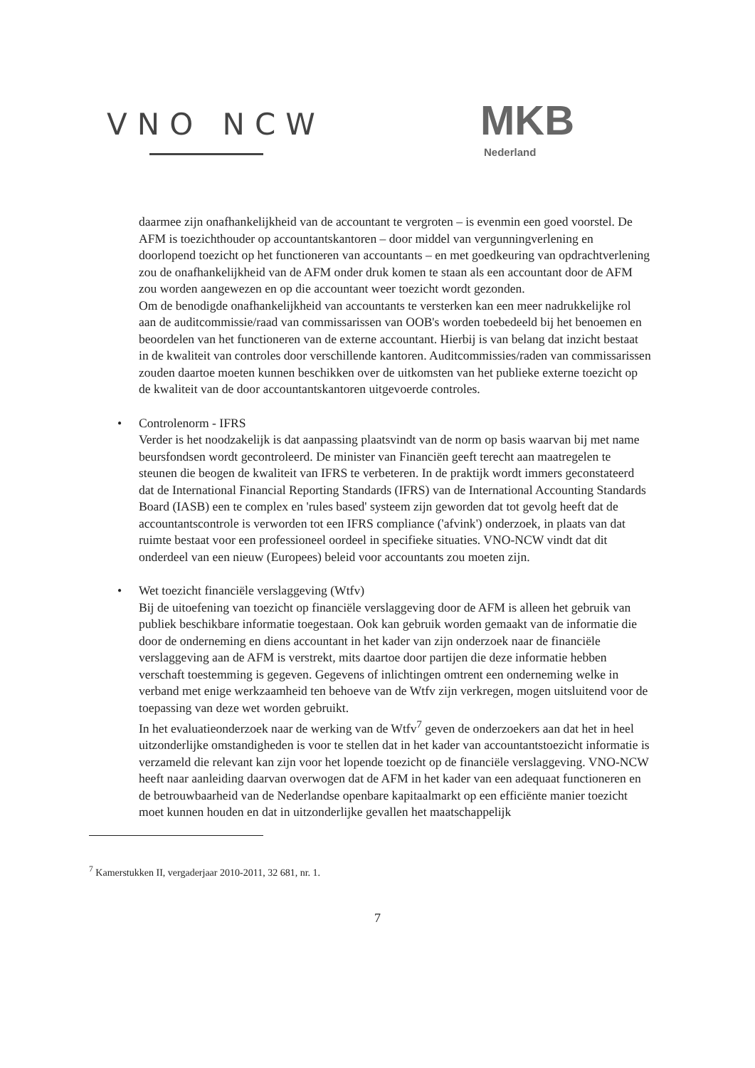VNO NCW MKB
Nederland
daarmee zijn onafhankelijkheid van de accountant te vergroten – is evenmin een goed voorstel. De AFM is toezichthouder op accountantskantoren – door middel van vergunningverlening en doorlopend toezicht op het functioneren van accountants – en met goedkeuring van opdrachtverlening zou de onafhankelijkheid van de AFM onder druk komen te staan als een accountant door de AFM zou worden aangewezen en op die accountant weer toezicht wordt gezonden.
Om de benodigde onafhankelijkheid van accountants te versterken kan een meer nadrukkelijke rol aan de auditcommissie/raad van commissarissen van OOB's worden toebedeeld bij het benoemen en beoordelen van het functioneren van de externe accountant. Hierbij is van belang dat inzicht bestaat in de kwaliteit van controles door verschillende kantoren. Auditcommissies/raden van commissarissen zouden daartoe moeten kunnen beschikken over de uitkomsten van het publieke externe toezicht op de kwaliteit van de door accountantskantoren uitgevoerde controles.
•
Controlenorm - IFRS
Verder is het noodzakelijk is dat aanpassing plaatsvindt van de norm op basis waarvan bij met name beursfondsen wordt gecontroleerd. De minister van Financiën geeft terecht aan maatregelen te steunen die beogen de kwaliteit van IFRS te verbeteren. In de praktijk wordt immers geconstateerd dat de International Financial Reporting Standards (IFRS) van de International Accounting Standards Board (IASB) een te complex en 'rules based' systeem zijn geworden dat tot gevolg heeft dat de accountantscontrole is verworden tot een IFRS compliance ('afvink') onderzoek, in plaats van dat ruimte bestaat voor een professioneel oordeel in specifieke situaties. VNO-NCW vindt dat dit onderdeel van een nieuw (Europees) beleid voor accountants zou moeten zijn.
•
Wet toezicht financiële verslaggeving (Wtfv)
Bij de uitoefening van toezicht op financiële verslaggeving door de AFM is alleen het gebruik van publiek beschikbare informatie toegestaan. Ook kan gebruik worden gemaakt van de informatie die door de onderneming en diens accountant in het kader van zijn onderzoek naar de financiële verslaggeving aan de AFM is verstrekt, mits daartoe door partijen die deze informatie hebben verschaft toestemming is gegeven. Gegevens of inlichtingen omtrent een onderneming welke in verband met enige werkzaamheid ten behoeve van de Wtfv zijn verkregen, mogen uitsluitend voor de toepassing van deze wet worden gebruikt.
In het evaluatieonderzoek naar de werking van de Wtfv<sup>7</sup> geven de onderzoekers aan dat het in heel uitzonderlijke omstandigheden is voor te stellen dat in het kader van accountantstoezicht informatie is verzameld die relevant kan zijn voor het lopende toezicht op de financiële verslaggeving. VNO-NCW heeft naar aanleiding daarvan overwogen dat de AFM in het kader van een adequaat functioneren en de betrouwbaarheid van de Nederlandse openbare kapitaalmarkt op een efficiënte manier toezicht moet kunnen houden en dat in uitzonderlijke gevallen het maatschappelijk
<sup>7</sup> Kamerstukken II, vergaderjaar 2010-2011, 32 681, nr. 1.
7